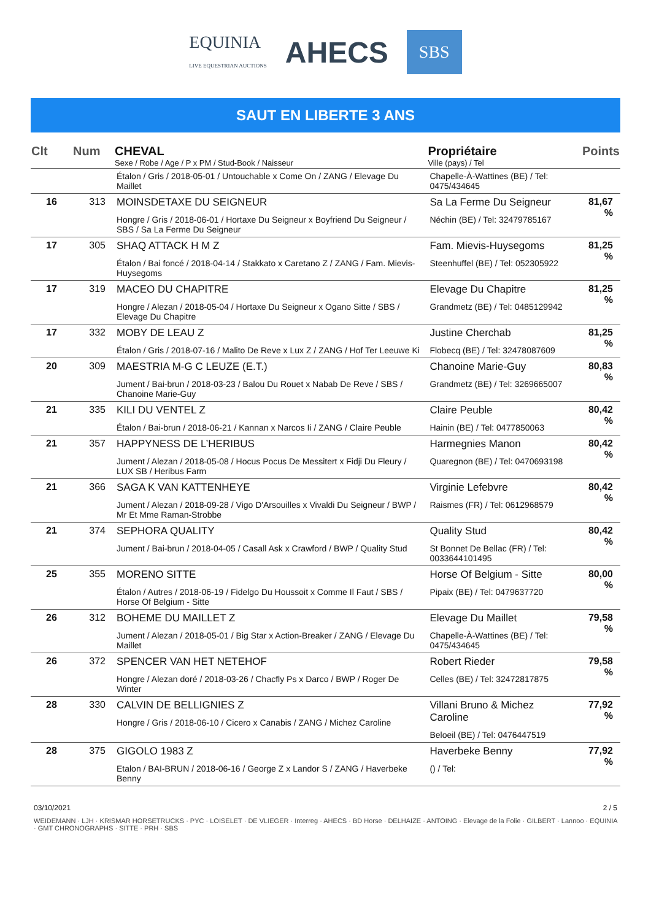EQUINIA
LIVE EQUESTRIAN AUCTIONS AHECS SBS
SAUT EN LIBERTE 3 ANS
| Clt | Num | CHEVAL Sexe / Robe / Age / P x PM / Stud-Book / Naisseur | Propriétaire Ville (pays) / Tel | Points |
| --- | --- | --- | --- | --- |
| | | Étalon / Gris / 2018-05-01 / Untouchable x Come On / ZANG / Elevage Du Maillet | Chapelle-À-Wattines (BE) / Tel: 0475/434645 | |
| 16 | 313 | MOINSDETAXE DU SEIGNEUR Hongre / Gris / 2018-06-01 / Hortaxe Du Seigneur x Boyfriend Du Seigneur / SBS / Sa La Ferme Du Seigneur | Sa La Ferme Du Seigneur Néchin (BE) / Tel: 32479785167 | 81,67 % |
| 17 | 305 | SHAQ ATTACK H M Z Étalon / Bai foncé / 2018-04-14 / Stakkato x Caretano Z / ZANG / Fam. Mievis-Huysegoms | Fam. Mievis-Huysegoms Steenhuffel (BE) / Tel: 052305922 | 81,25 % |
| 17 | 319 | MACEO DU CHAPITRE Hongre / Alezan / 2018-05-04 / Hortaxe Du Seigneur x Ogano Sitte / SBS / Elevage Du Chapitre | Elevage Du Chapitre Grandmetz (BE) / Tel: 0485129942 | 81,25 % |
| 17 | 332 | MOBY DE LEAU Z Étalon / Gris / 2018-07-16 / Malito De Reve x Lux Z / ZANG / Hof Ter Leeuwe Ki | Justine Cherchab Flobecq (BE) / Tel: 32478087609 | 81,25 % |
| 20 | 309 | MAESTRIA M-G C LEUZE (E.T.) Jument / Bai-brun / 2018-03-23 / Balou Du Rouet x Nabab De Reve / SBS / Chanoine Marie-Guy | Chanoine Marie-Guy Grandmetz (BE) / Tel: 3269665007 | 80,83 % |
| 21 | 335 | KILI DU VENTEL Z Étalon / Bai-brun / 2018-06-21 / Kannan x Narcos Ii / ZANG / Claire Peuble | Claire Peuble Hainin (BE) / Tel: 0477850063 | 80,42 % |
| 21 | 357 | HAPPYNESS DE L’HERIBUS Jument / Alezan / 2018-05-08 / Hocus Pocus De Messitert x Fidji Du Fleury / LUX SB / Heribus Farm | Harmegnies Manon Quaregnon (BE) / Tel: 0470693198 | 80,42 % |
| 21 | 366 | SAGA K VAN KATTENHEYE Jument / Alezan / 2018-09-28 / Vigo D'Arsouilles x Vivaldi Du Seigneur / BWP / Mr Et Mme Raman-Strobbe | Virginie Lefebvre Raismes (FR) / Tel: 0612968579 | 80,42 % |
| 21 | 374 | SEPHORA QUALITY Jument / Bai-brun / 2018-04-05 / Casall Ask x Crawford / BWP / Quality Stud | Quality Stud St Bonnet De Bellac (FR) / Tel: 0033644101495 | 80,42 % |
| 25 | 355 | MORENO SITTE Étalon / Autres / 2018-06-19 / Fidelgo Du Houssoit x Comme Il Faut / SBS / Horse Of Belgium - Sitte | Horse Of Belgium - Sitte Pipaix (BE) / Tel: 0479637720 | 80,00 % |
| 26 | 312 | BOHEME DU MAILLET Z Jument / Alezan / 2018-05-01 / Big Star x Action-Breaker / ZANG / Elevage Du Maillet | Elevage Du Maillet Chapelle-À-Wattines (BE) / Tel: 0475/434645 | 79,58 % |
| 26 | 372 | SPENCER VAN HET NETEHOF Hongre / Alezan doré / 2018-03-26 / Chacfly Ps x Darco / BWP / Roger De Winter | Robert Rieder Celles (BE) / Tel: 32472817875 | 79,58 % |
| 28 | 330 | CALVIN DE BELLIGNIES Z Hongre / Gris / 2018-06-10 / Cicero x Canabis / ZANG / Michez Caroline | Villani Bruno & Michez Caroline Beloeil (BE) / Tel: 0476447519 | 77,92 % |
| 28 | 375 | GIGOLO 1983 Z Etalon / BAI-BRUN / 2018-06-16 / George Z x Landor S / ZANG / Haverbeke Benny | Haverbeke Benny () / Tel: | 77,92 % |
03/10/2021 2 / 5
WEIDEMANN · LJH · KRISMAR HORSETRUCKS · PYC · LOISELET · DE VLIEGER · Interreg · AHECS · BD Horse · DELHAIZE · ANTOING · Elevage de la Folie · GILBERT · Lannoo · EQUINIA · GMT CHRONOGRAPHS · SITTE · PRH · SBS